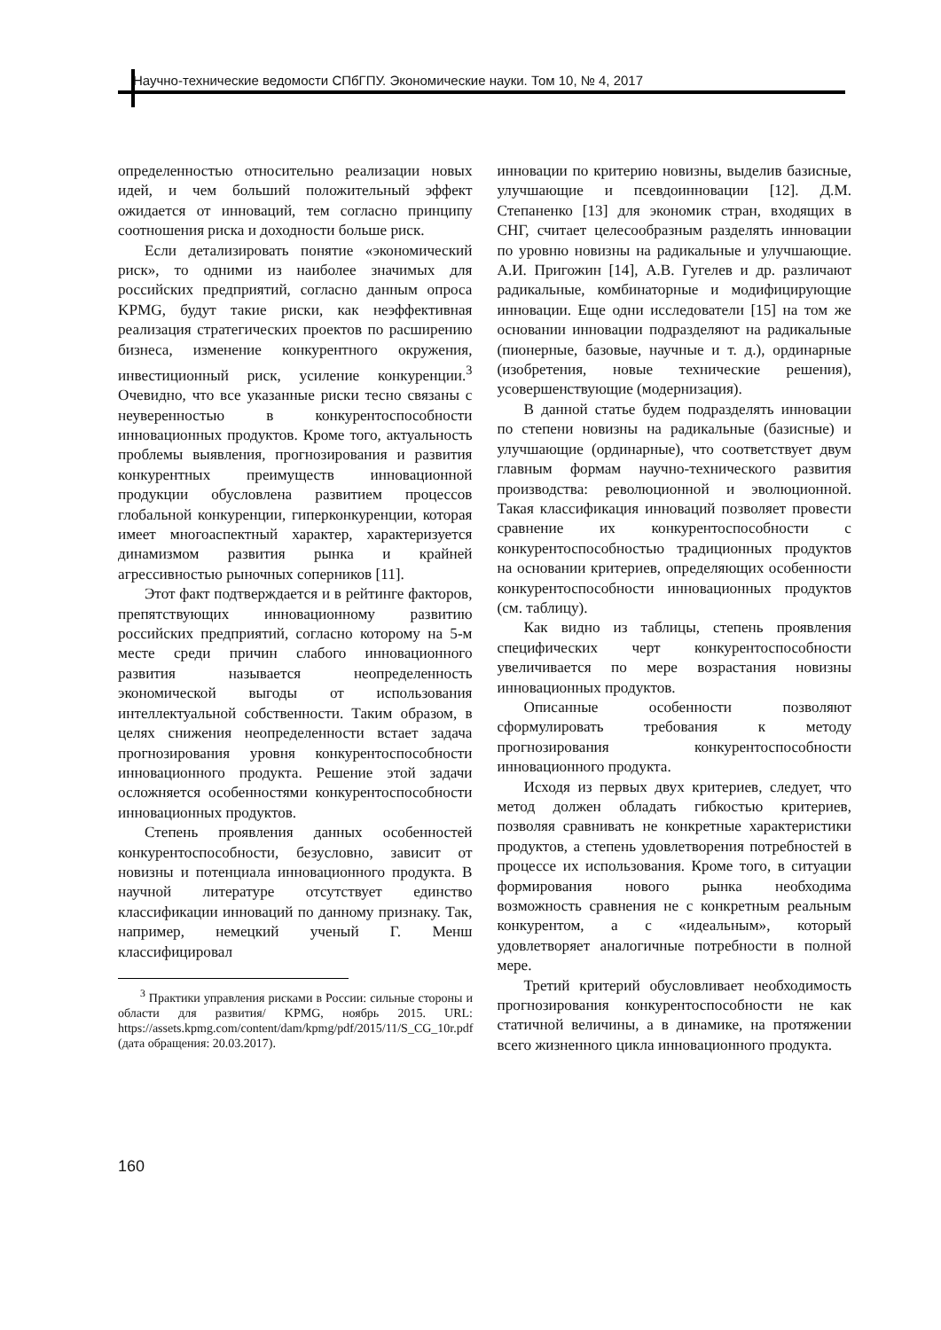Научно-технические ведомости СПбГПУ. Экономические науки. Том 10, № 4, 2017
определенностью относительно реализации новых идей, и чем больший положительный эффект ожидается от инноваций, тем согласно принципу соотношения риска и доходности больше риск.
Если детализировать понятие «экономический риск», то одними из наиболее значимых для российских предприятий, согласно данным опроса KPMG, будут такие риски, как неэффективная реализация стратегических проектов по расширению бизнеса, изменение конкурентного окружения, инвестиционный риск, усиление конкуренции.<sup>3</sup> Очевидно, что все указанные риски тесно связаны с неуверенностью в конкурентоспособности инновационных продуктов. Кроме того, актуальность проблемы выявления, прогнозирования и развития конкурентных преимуществ инновационной продукции обусловлена развитием процессов глобальной конкуренции, гиперконкуренции, которая имеет многоаспектный характер, характеризуется динамизмом развития рынка и крайней агрессивностью рыночных соперников [11].
Этот факт подтверждается и в рейтинге факторов, препятствующих инновационному развитию российских предприятий, согласно которому на 5-м месте среди причин слабого инновационного развития называется неопределенность экономической выгоды от использования интеллектуальной собственности. Таким образом, в целях снижения неопределенности встает задача прогнозирования уровня конкурентоспособности инновационного продукта. Решение этой задачи осложняется особенностями конкурентоспособности инновационных продуктов.
Степень проявления данных особенностей конкурентоспособности, безусловно, зависит от новизны и потенциала инновационного продукта. В научной литературе отсутствует единство классификации инноваций по данному признаку. Так, например, немецкий ученый Г. Менш классифицировал
<sup>3</sup> Практики управления рисками в России: сильные стороны и области для развития/ KPMG, ноябрь 2015. URL: https://assets.kpmg.com/content/dam/kpmg/pdf/2015/11/S_CG_10r.pdf (дата обращения: 20.03.2017).
инновации по критерию новизны, выделив базисные, улучшающие и псевдоинновации [12]. Д.М. Степаненко [13] для экономик стран, входящих в СНГ, считает целесообразным разделять инновации по уровню новизны на радикальные и улучшающие. А.И. Пригожин [14], А.В. Гугелев и др. различают радикальные, комбинаторные и модифицирующие инновации. Еще одни исследователи [15] на том же основании инновации подразделяют на радикальные (пионерные, базовые, научные и т. д.), ординарные (изобретения, новые технические решения), усовершенствующие (модернизация).
В данной статье будем подразделять инновации по степени новизны на радикальные (базисные) и улучшающие (ординарные), что соответствует двум главным формам научно-технического развития производства: революционной и эволюционной. Такая классификация инноваций позволяет провести сравнение их конкурентоспособности с конкурентоспособностью традиционных продуктов на основании критериев, определяющих особенности конкурентоспособности инновационных продуктов (см. таблицу).
Как видно из таблицы, степень проявления специфических черт конкурентоспособности увеличивается по мере возрастания новизны инновационных продуктов.
Описанные особенности позволяют сформулировать требования к методу прогнозирования конкурентоспособности инновационного продукта.
Исходя из первых двух критериев, следует, что метод должен обладать гибкостью критериев, позволяя сравнивать не конкретные характеристики продуктов, а степень удовлетворения потребностей в процессе их использования. Кроме того, в ситуации формирования нового рынка необходима возможность сравнения не с конкретным реальным конкурентом, а с «идеальным», который удовлетворяет аналогичные потребности в полной мере.
Третий критерий обусловливает необходимость прогнозирования конкурентоспособности не как статичной величины, а в динамике, на протяжении всего жизненного цикла инновационного продукта.
160